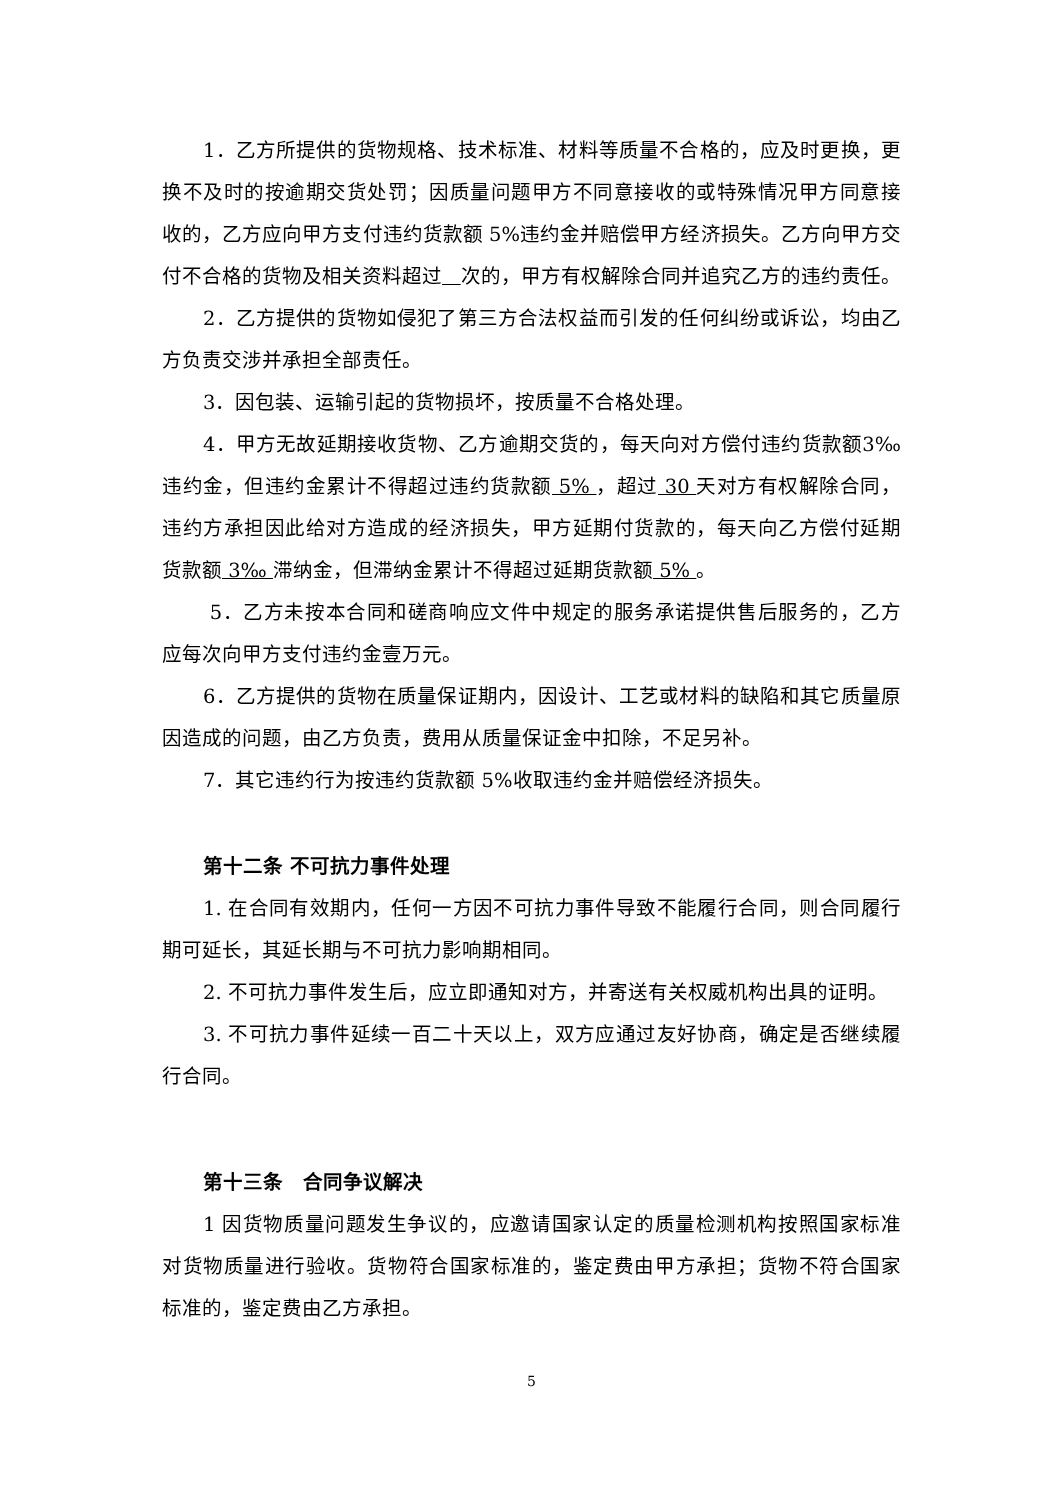1．乙方所提供的货物规格、技术标准、材料等质量不合格的，应及时更换，更换不及时的按逾期交货处罚；因质量问题甲方不同意接收的或特殊情况甲方同意接收的，乙方应向甲方支付违约货款额 5%违约金并赔偿甲方经济损失。乙方向甲方交付不合格的货物及相关资料超过 次的，甲方有权解除合同并追究乙方的违约责任。
2．乙方提供的货物如侵犯了第三方合法权益而引发的任何纠纷或诉讼，均由乙方负责交涉并承担全部责任。
3．因包装、运输引起的货物损坏，按质量不合格处理。
4．甲方无故延期接收货物、乙方逾期交货的，每天向对方偿付违约货款额3‰违约金，但违约金累计不得超过违约货款额 5% ，超过 30 天对方有权解除合同，违约方承担因此给对方造成的经济损失，甲方延期付货款的，每天向乙方偿付延期货款额 3‰ 滞纳金，但滞纳金累计不得超过延期货款额 5% 。
5．乙方未按本合同和磋商响应文件中规定的服务承诺提供售后服务的，乙方应每次向甲方支付违约金壹万元。
6．乙方提供的货物在质量保证期内，因设计、工艺或材料的缺陷和其它质量原因造成的问题，由乙方负责，费用从质量保证金中扣除，不足另补。
7．其它违约行为按违约货款额 5%收取违约金并赔偿经济损失。
第十二条 不可抗力事件处理
1. 在合同有效期内，任何一方因不可抗力事件导致不能履行合同，则合同履行期可延长，其延长期与不可抗力影响期相同。
2. 不可抗力事件发生后，应立即通知对方，并寄送有关权威机构出具的证明。
3. 不可抗力事件延续一百二十天以上，双方应通过友好协商，确定是否继续履行合同。
第十三条　合同争议解决
1 因货物质量问题发生争议的，应邀请国家认定的质量检测机构按照国家标准对货物质量进行验收。货物符合国家标准的，鉴定费由甲方承担；货物不符合国家标准的，鉴定费由乙方承担。
5